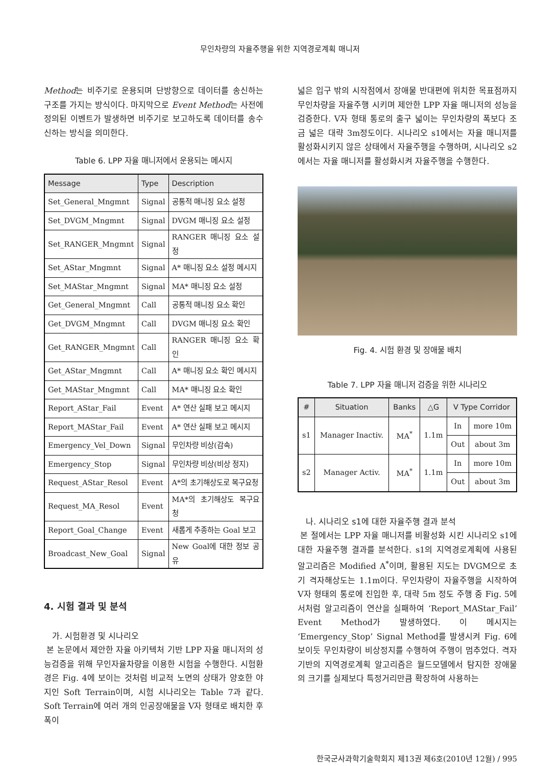무인차량의 자율주행을 위한 지역경로계획 매니저
Method는 비주기로 운용되며 단방향으로 데이터를 송신하는 구조를 가지는 방식이다. 마지막으로 Event Method는 사전에 정의된 이벤트가 발생하면 비주기로 보고하도록 데이터를 송수신하는 방식을 의미한다.
Table 6. LPP 자율 매니저에서 운용되는 메시지
| Message | Type | Description |
| --- | --- | --- |
| Set_General_Mngmnt | Signal | 공통적 매니징 요소 설정 |
| Set_DVGM_Mngmnt | Signal | DVGM 매니징 요소 설정 |
| Set_RANGER_Mngmnt | Signal | RANGER 매니징 요소 설정 |
| Set_AStar_Mngmnt | Signal | A* 매니징 요소 설정 메시지 |
| Set_MAStar_Mngmnt | Signal | MA* 매니징 요소 설정 |
| Get_General_Mngmnt | Call | 공통적 매니징 요소 확인 |
| Get_DVGM_Mngmnt | Call | DVGM 매니징 요소 확인 |
| Get_RANGER_Mngmnt | Call | RANGER 매니징 요소 확인 |
| Get_AStar_Mngmnt | Call | A* 매니징 요소 확인 메시지 |
| Get_MAStar_Mngmnt | Call | MA* 매니징 요소 확인 |
| Report_AStar_Fail | Event | A* 연산 실패 보고 메시지 |
| Report_MAStar_Fail | Event | A* 연산 실패 보고 메시지 |
| Emergency_Vel_Down | Signal | 무인차량 비상(감속) |
| Emergency_Stop | Signal | 무인차량 비상(비상 정지) |
| Request_AStar_Resol | Event | A*의 초기해상도로 복구요청 |
| Request_MA_Resol | Event | MA*의 초기해상도 복구요청 |
| Report_Goal_Change | Event | 새롭게 추종하는 Goal 보고 |
| Broadcast_New_Goal | Signal | New Goal에 대한 정보 공유 |
4. 시험 결과 및 분석
가. 시험환경 및 시나리오
본 논문에서 제안한 자율 아키텍처 기반 LPP 자율 매니저의 성능검증을 위해 무인자율차량을 이용한 시험을 수행한다. 시험환경은 Fig. 4에 보이는 것처럼 비교적 노면의 상태가 양호한 야지인 Soft Terrain이며, 시험 시나리오는 Table 7과 같다. Soft Terrain에 여러 개의 인공장애물을 V자 형태로 배치한 후 폭이
넓은 입구 밖의 시작점에서 장애물 반대편에 위치한 목표점까지 무인차량을 자율주행 시키며 제안한 LPP 자율 매니저의 성능을 검증한다. V자 형태 통로의 출구 넓이는 무인차량의 폭보다 조금 넓은 대략 3m정도이다. 시나리오 s1에서는 자율 매니저를 활성화시키지 않은 상태에서 자율주행을 수행하며, 시나리오 s2에서는 자율 매니저를 활성화시켜 자율주행을 수행한다.
Fig. 4. 시험 환경 및 장애물 배치
Table 7. LPP 자율 매니저 검증을 위한 시나리오
| # | Situation | Banks | △G | V Type Corridor | |
| --- | --- | --- | --- | --- | --- |
| s1 | Manager Inactiv. | MA<sup>*</sup> | 1.1m | In | more 10m |
| | | | | Out | about 3m |
| s2 | Manager Activ. | MA<sup>*</sup> | 1.1m | In | more 10m |
| | | | | Out | about 3m |
나. 시나리오 s1에 대한 자율주행 결과 분석
본 절에서는 LPP 자율 매니저를 비활성화 시킨 시나리오 s1에 대한 자율주행 결과를 분석한다. s1의 지역경로계획에 사용된 알고리즘은 Modified A<sup>*</sup>이며, 활용된 지도는 DVGM으로 초기 격자해상도는 1.1m이다. 무인차량이 자율주행을 시작하여 V자 형태의 통로에 진입한 후, 대략 5m 정도 주행 중 Fig. 5에서처럼 알고리즘이 연산을 실패하여 ‘Report_MAStar_Fail’ Event Method가 발생하였다. 이 메시지는 ‘Emergency_Stop’ Signal Method를 발생시켜 Fig. 6에 보이듯 무인차량이 비상정지를 수행하여 주행이 멈추었다. 격자기반의 지역경로계획 알고리즘은 월드모델에서 탐지한 장애물의 크기를 실제보다 특정거리만큼 확장하여 사용하는
한국군사과학기술학회지 제13권 제6호(2010년 12월) / 995